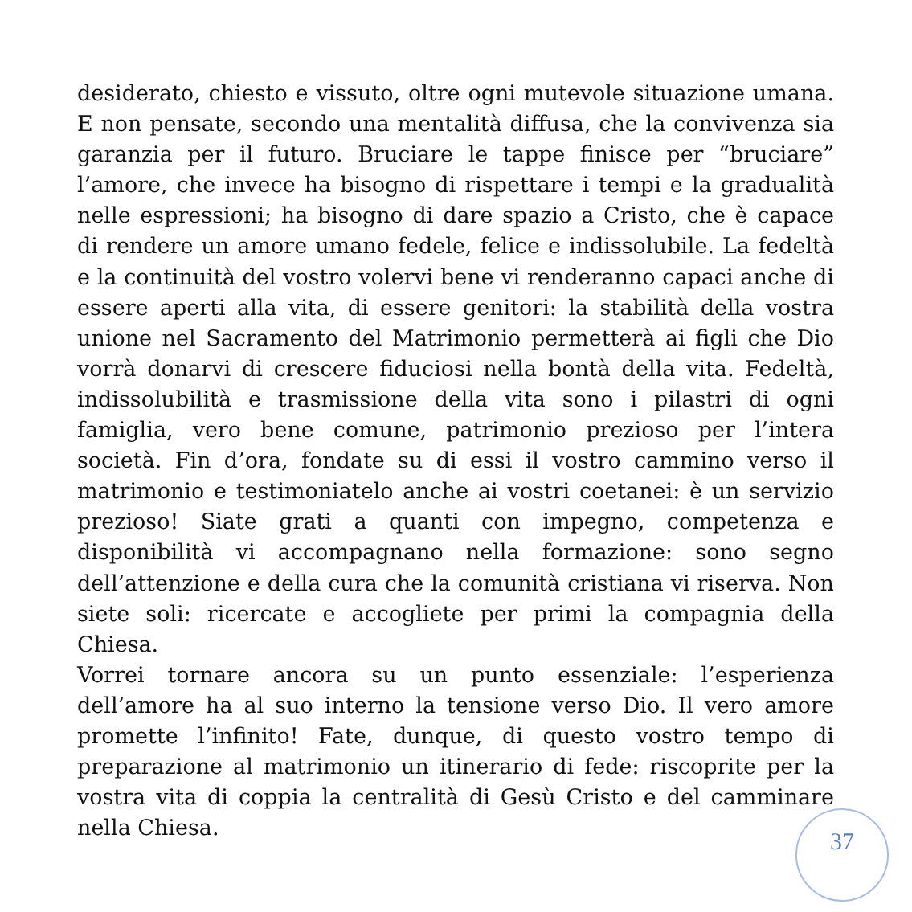desiderato, chiesto e vissuto, oltre ogni mutevole situazione umana. E non pensate, secondo una mentalità diffusa, che la convivenza sia garanzia per il futuro. Bruciare le tappe finisce per “bruciare” l’amore, che invece ha bisogno di rispettare i tempi e la gradualità nelle espressioni; ha bisogno di dare spazio a Cristo, che è capace di rendere un amore umano fedele, felice e indissolubile. La fedeltà e la continuità del vostro volervi bene vi renderanno capaci anche di essere aperti alla vita, di essere genitori: la stabilità della vostra unione nel Sacramento del Matrimonio permetterà ai figli che Dio vorrà donarvi di crescere fiduciosi nella bontà della vita. Fedeltà, indissolubilità e trasmissione della vita sono i pilastri di ogni famiglia, vero bene comune, patrimonio prezioso per l’intera società. Fin d’ora, fondate su di essi il vostro cammino verso il matrimonio e testimoniatelo anche ai vostri coetanei: è un servizio prezioso! Siate grati a quanti con impegno, competenza e disponibilità vi accompagnano nella formazione: sono segno dell’attenzione e della cura che la comunità cristiana vi riserva. Non siete soli: ricercate e accogliete per primi la compagnia della Chiesa.
Vorrei tornare ancora su un punto essenziale: l’esperienza dell’amore ha al suo interno la tensione verso Dio. Il vero amore promette l’infinito! Fate, dunque, di questo vostro tempo di preparazione al matrimonio un itinerario di fede: riscoprite per la vostra vita di coppia la centralità di Gesù Cristo e del camminare nella Chiesa.
37